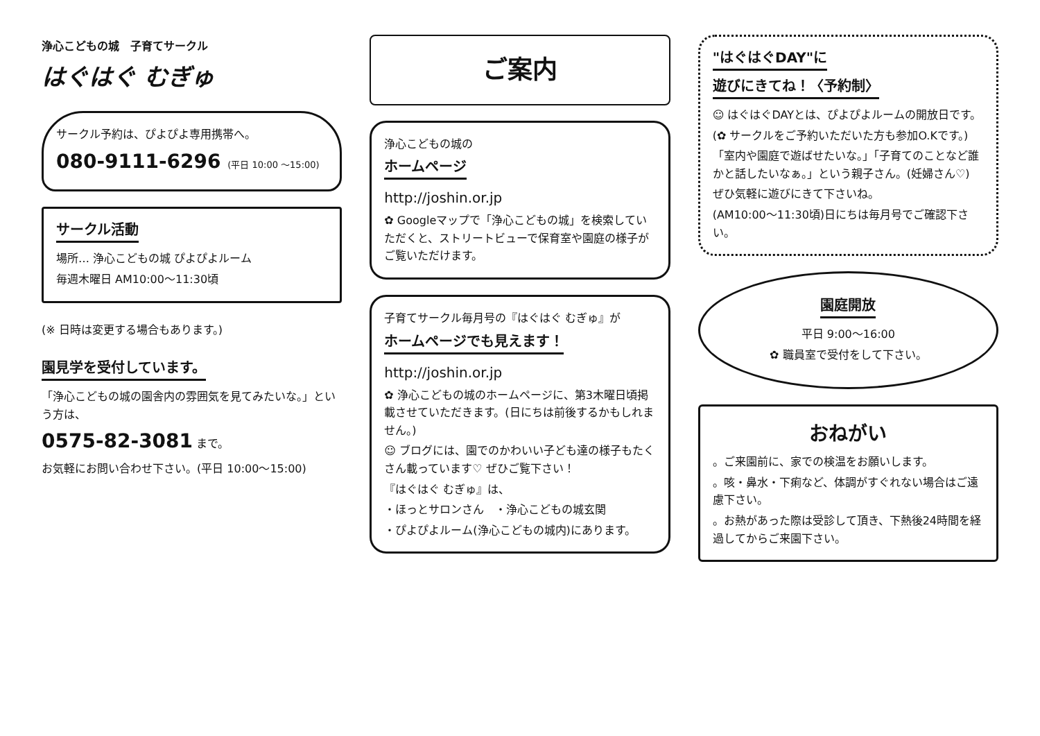浄心こどもの城　子育てサークル
はぐはぐ むぎゅ
サークル予約は、ぴよぴよ専用携帯へ。
080-9111-6296 (平日 10:00 〜15:00)
サークル活動
場所… 浄心こどもの城 ぴよぴよルーム
毎週木曜日 AM10:00〜11:30頃
(※ 日時は変更する場合もあります。)
園見学を受付しています。
「浄心こどもの城の園舎内の雰囲気を見てみたいな。」という方は、
0575-82-3081 まで。
お気軽にお問い合わせ下さい。(平日 10:00〜15:00)
ご案内
浄心こどもの城の
ホームページ
http://joshin.or.jp
✿ Googleマップで「浄心こどもの城」を検索していただくと、ストリートビューで保育室や園庭の様子がご覧いただけます。
子育てサークル毎月号の『はぐはぐ むぎゅ』が
ホームページでも見えます！
http://joshin.or.jp
✿ 浄心こどもの城のホームページに、第3木曜日頃掲載させていただきます。(日にちは前後するかもしれません。)
☺ ブログには、園でのかわいい子ども達の様子もたくさん載っています♡ ぜひご覧下さい！
『はぐはぐ むぎゅ』は、
・ほっとサロンさん　・浄心こどもの城玄関
・ぴよぴよルーム(浄心こどもの城内)にあります。
"はぐはぐDAY"に
遊びにきてね！〈予約制〉
☺ はぐはぐDAYとは、ぴよぴよルームの開放日です。
(✿ サークルをご予約いただいた方も参加O.Kです。)
「室内や園庭で遊ばせたいな。」「子育てのことなど誰かと話したいなぁ。」という親子さん。(妊婦さん♡)
ぜひ気軽に遊びにきて下さいね。
(AM10:00〜11:30頃)日にちは毎月号でご確認下さい。
園庭開放
平日 9:00〜16:00
✿ 職員室で受付をして下さい。
おねがい
。ご来園前に、家での検温をお願いします。
。咳・鼻水・下痢など、体調がすぐれない場合はご遠慮下さい。
。お熱があった際は受診して頂き、下熱後24時間を経過してからご来園下さい。